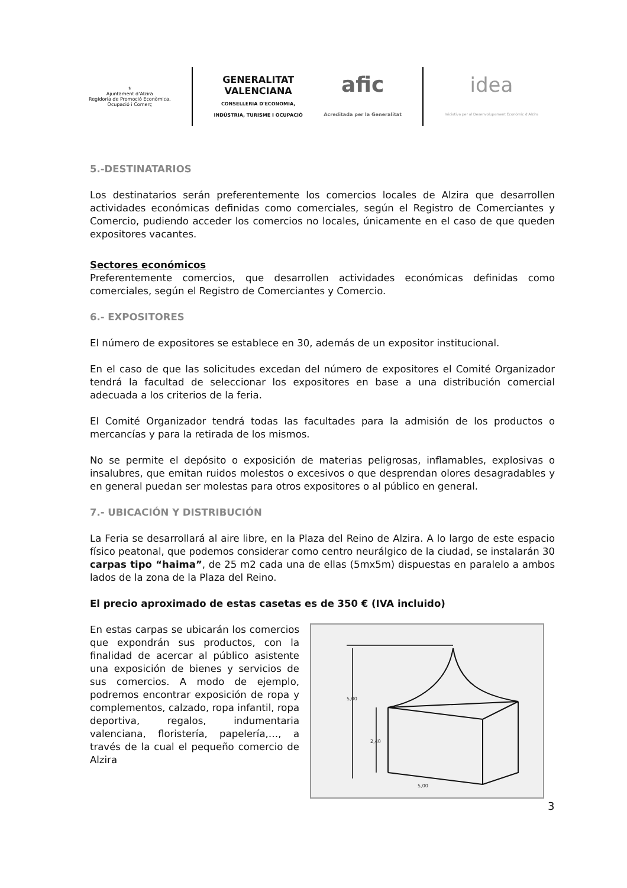⚜
Ajuntament d'Alzira
Regidoria de Promoció Econòmica,
Ocupació i Comerç
GENERALITAT
VALENCIANA
CONSELLERIA D'ECONOMIA,
INDÚSTRIA, TURISME I OCUPACIÓ
afic
Acreditada per la Generalitat
idea
Iniciativa per al Desenvolupament Econòmic d'Alzira
5.-DESTINATARIOS
Los destinatarios serán preferentemente los comercios locales de Alzira que desarrollen actividades económicas definidas como comerciales, según el Registro de Comerciantes y Comercio, pudiendo acceder los comercios no locales, únicamente en el caso de que queden expositores vacantes.
Sectores económicos
Preferentemente comercios, que desarrollen actividades económicas definidas como comerciales, según el Registro de Comerciantes y Comercio.
6.- EXPOSITORES
El número de expositores se establece en 30, además de un expositor institucional.
En el caso de que las solicitudes excedan del número de expositores el Comité Organizador tendrá la facultad de seleccionar los expositores en base a una distribución comercial adecuada a los criterios de la feria.
El Comité Organizador tendrá todas las facultades para la admisión de los productos o mercancías y para la retirada de los mismos.
No se permite el depósito o exposición de materias peligrosas, inflamables, explosivas o insalubres, que emitan ruidos molestos o excesivos o que desprendan olores desagradables y en general puedan ser molestas para otros expositores o al público en general.
7.- UBICACIÓN Y DISTRIBUCIÓN
La Feria se desarrollará al aire libre, en la Plaza del Reino de Alzira. A lo largo de este espacio físico peatonal, que podemos considerar como centro neurálgico de la ciudad, se instalarán 30 carpas tipo “haima”, de 25 m2 cada una de ellas (5mx5m) dispuestas en paralelo a ambos lados de la zona de la Plaza del Reino.
El precio aproximado de estas casetas es de 350 € (IVA incluido)
En estas carpas se ubicarán los comercios que expondrán sus productos, con la finalidad de acercar al público asistente una exposición de bienes y servicios de sus comercios. A modo de ejemplo, podremos encontrar exposición de ropa y complementos, calzado, ropa infantil, ropa deportiva, regalos, indumentaria valenciana, floristería, papelería,…, a través de la cual el pequeño comercio de Alzira
5,00
2,40
5,00
3